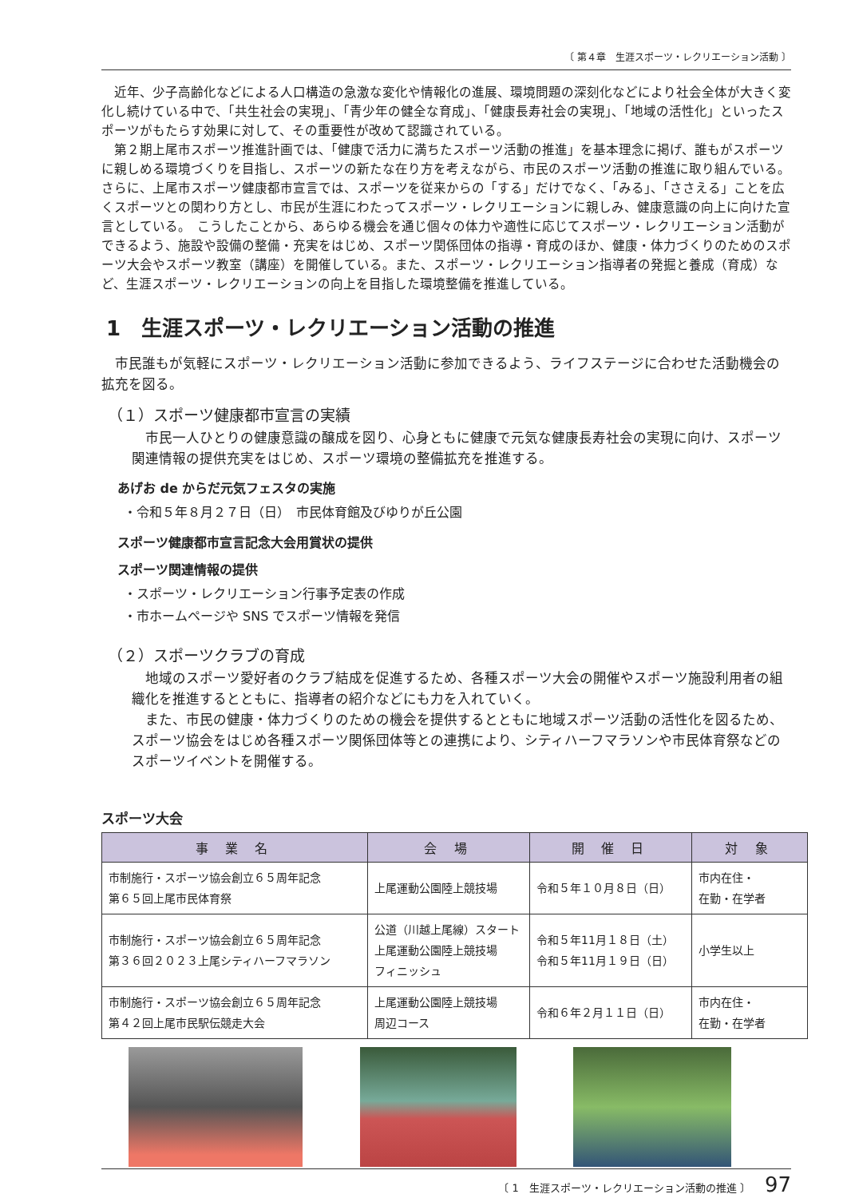〔 第４章　生涯スポーツ・レクリエーション活動 〕
近年、少子高齢化などによる人口構造の急激な変化や情報化の進展、環境問題の深刻化などにより社会全体が大きく変化し続けている中で、「共生社会の実現」、「青少年の健全な育成」、「健康長寿社会の実現」、「地域の活性化」といったスポーツがもたらす効果に対して、その重要性が改めて認識されている。
第２期上尾市スポーツ推進計画では、「健康で活力に満ちたスポーツ活動の推進」を基本理念に掲げ、誰もがスポーツに親しめる環境づくりを目指し、スポーツの新たな在り方を考えながら、市民のスポーツ活動の推進に取り組んでいる。さらに、上尾市スポーツ健康都市宣言では、スポーツを従来からの「する」だけでなく、「みる」、「ささえる」ことを広くスポーツとの関わり方とし、市民が生涯にわたってスポーツ・レクリエーションに親しみ、健康意識の向上に向けた宣言としている。　こうしたことから、あらゆる機会を通じ個々の体力や適性に応じてスポーツ・レクリエーション活動ができるよう、施設や設備の整備・充実をはじめ、スポーツ関係団体の指導・育成のほか、健康・体力づくりのためのスポーツ大会やスポーツ教室（講座）を開催している。また、スポーツ・レクリエーション指導者の発掘と養成（育成）など、生涯スポーツ・レクリエーションの向上を目指した環境整備を推進している。
1　生涯スポーツ・レクリエーション活動の推進
市民誰もが気軽にスポーツ・レクリエーション活動に参加できるよう、ライフステージに合わせた活動機会の拡充を図る。
（１）スポーツ健康都市宣言の実績
市民一人ひとりの健康意識の醸成を図り、心身ともに健康で元気な健康長寿社会の実現に向け、スポーツ関連情報の提供充実をはじめ、スポーツ環境の整備拡充を推進する。
あげお de からだ元気フェスタの実施
・令和５年８月２７日（日）　市民体育館及びゆりが丘公園
スポーツ健康都市宣言記念大会用賞状の提供
スポーツ関連情報の提供
・スポーツ・レクリエーション行事予定表の作成
・市ホームページや SNS でスポーツ情報を発信
（２）スポーツクラブの育成
地域のスポーツ愛好者のクラブ結成を促進するため、各種スポーツ大会の開催やスポーツ施設利用者の組織化を推進するとともに、指導者の紹介などにも力を入れていく。
また、市民の健康・体力づくりのための機会を提供するとともに地域スポーツ活動の活性化を図るため、スポーツ協会をはじめ各種スポーツ関係団体等との連携により、シティハーフマラソンや市民体育祭などのスポーツイベントを開催する。
スポーツ大会
| 事 業 名 | 会 場 | 開 催 日 | 対 象 |
| --- | --- | --- | --- |
| 市制施行・スポーツ協会創立６５周年記念 第６５回上尾市民体育祭 | 上尾運動公園陸上競技場 | 令和５年１０月８日（日） | 市内在住・ 在勤・在学者 |
| 市制施行・スポーツ協会創立６５周年記念 第３６回２０２３上尾シティハーフマラソン | 公道（川越上尾線）スタート 上尾運動公園陸上競技場 フィニッシュ | 令和５年11月１８日（土） 令和５年11月１９日（日） | 小学生以上 |
| 市制施行・スポーツ協会創立６５周年記念 第４２回上尾市民駅伝競走大会 | 上尾運動公園陸上競技場 周辺コース | 令和６年２月１１日（日） | 市内在住・ 在勤・在学者 |
〔 1　生涯スポーツ・レクリエーション活動の推進 〕 97